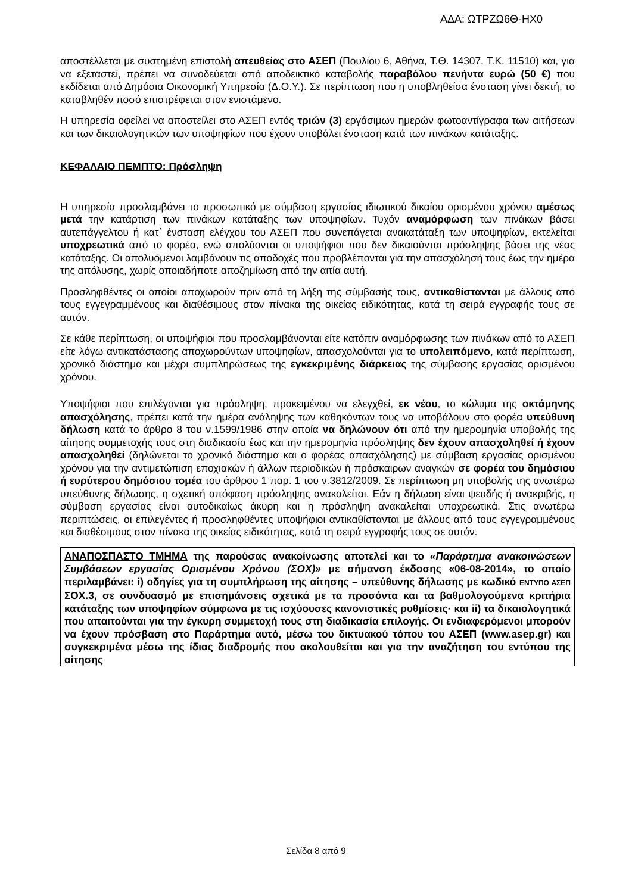ΑΔΑ: ΩΤΡΖΩ6Θ-ΗΧ0
αποστέλλεται με συστημένη επιστολή απευθείας στο ΑΣΕΠ (Πουλίου 6, Αθήνα, Τ.Θ. 14307, Τ.Κ. 11510) και, για να εξεταστεί, πρέπει να συνοδεύεται από αποδεικτικό καταβολής παραβόλου πενήντα ευρώ (50 €) που εκδίδεται από Δημόσια Οικονομική Υπηρεσία (Δ.Ο.Υ.). Σε περίπτωση που η υποβληθείσα ένσταση γίνει δεκτή, το καταβληθέν ποσό επιστρέφεται στον ενιστάμενο.
Η υπηρεσία οφείλει να αποστείλει στο ΑΣΕΠ εντός τριών (3) εργάσιμων ημερών φωτοαντίγραφα των αιτήσεων και των δικαιολογητικών των υποψηφίων που έχουν υποβάλει ένσταση κατά των πινάκων κατάταξης.
ΚΕΦΑΛΑΙΟ ΠΕΜΠΤΟ: Πρόσληψη
Η υπηρεσία προσλαμβάνει το προσωπικό με σύμβαση εργασίας ιδιωτικού δικαίου ορισμένου χρόνου αμέσως μετά την κατάρτιση των πινάκων κατάταξης των υποψηφίων. Τυχόν αναμόρφωση των πινάκων βάσει αυτεπάγγελτου ή κατ΄ ένσταση ελέγχου του ΑΣΕΠ που συνεπάγεται ανακατάταξη των υποψηφίων, εκτελείται υποχρεωτικά από το φορέα, ενώ απολύονται οι υποψήφιοι που δεν δικαιούνται πρόσληψης βάσει της νέας κατάταξης. Οι απολυόμενοι λαμβάνουν τις αποδοχές που προβλέπονται για την απασχόλησή τους έως την ημέρα της απόλυσης, χωρίς οποιαδήποτε αποζημίωση από την αιτία αυτή.
Προσληφθέντες οι οποίοι αποχωρούν πριν από τη λήξη της σύμβασής τους, αντικαθίστανται με άλλους από τους εγγεγραμμένους και διαθέσιμους στον πίνακα της οικείας ειδικότητας, κατά τη σειρά εγγραφής τους σε αυτόν.
Σε κάθε περίπτωση, οι υποψήφιοι που προσλαμβάνονται είτε κατόπιν αναμόρφωσης των πινάκων από το ΑΣΕΠ είτε λόγω αντικατάστασης αποχωρούντων υποψηφίων, απασχολούνται για το υπολειπόμενο, κατά περίπτωση, χρονικό διάστημα και μέχρι συμπληρώσεως της εγκεκριμένης διάρκειας της σύμβασης εργασίας ορισμένου χρόνου.
Υποψήφιοι που επιλέγονται για πρόσληψη, προκειμένου να ελεγχθεί, εκ νέου, το κώλυμα της οκτάμηνης απασχόλησης, πρέπει κατά την ημέρα ανάληψης των καθηκόντων τους να υποβάλουν στο φορέα υπεύθυνη δήλωση κατά το άρθρο 8 του ν.1599/1986 στην οποία να δηλώνουν ότι από την ημερομηνία υποβολής της αίτησης συμμετοχής τους στη διαδικασία έως και την ημερομηνία πρόσληψης δεν έχουν απασχοληθεί ή έχουν απασχοληθεί (δηλώνεται το χρονικό διάστημα και ο φορέας απασχόλησης) με σύμβαση εργασίας ορισμένου χρόνου για την αντιμετώπιση εποχιακών ή άλλων περιοδικών ή πρόσκαιρων αναγκών σε φορέα του δημόσιου ή ευρύτερου δημόσιου τομέα του άρθρου 1 παρ. 1 του ν.3812/2009. Σε περίπτωση μη υποβολής της ανωτέρω υπεύθυνης δήλωσης, η σχετική απόφαση πρόσληψης ανακαλείται. Εάν η δήλωση είναι ψευδής ή ανακριβής, η σύμβαση εργασίας είναι αυτοδικαίως άκυρη και η πρόσληψη ανακαλείται υποχρεωτικά. Στις ανωτέρω περιπτώσεις, οι επιλεγέντες ή προσληφθέντες υποψήφιοι αντικαθίστανται με άλλους από τους εγγεγραμμένους και διαθέσιμους στον πίνακα της οικείας ειδικότητας, κατά τη σειρά εγγραφής τους σε αυτόν.
ΑΝΑΠΟΣΠΑΣΤΟ ΤΜΗΜΑ της παρούσας ανακοίνωσης αποτελεί και το «Παράρτημα ανακοινώσεων Συμβάσεων εργασίας Ορισμένου Χρόνου (ΣΟΧ)» με σήμανση έκδοσης «06-08-2014», το οποίο περιλαμβάνει: i) οδηγίες για τη συμπλήρωση της αίτησης – υπεύθυνης δήλωσης με κωδικό ΕΝΤΥΠΟ ΑΣΕΠ ΣΟΧ.3, σε συνδυασμό με επισημάνσεις σχετικά με τα προσόντα και τα βαθμολογούμενα κριτήρια κατάταξης των υποψηφίων σύμφωνα με τις ισχύουσες κανονιστικές ρυθμίσεις· και ii) τα δικαιολογητικά που απαιτούνται για την έγκυρη συμμετοχή τους στη διαδικασία επιλογής. Οι ενδιαφερόμενοι μπορούν να έχουν πρόσβαση στο Παράρτημα αυτό, μέσω του δικτυακού τόπου του ΑΣΕΠ (www.asep.gr) και συγκεκριμένα μέσω της ίδιας διαδρομής που ακολουθείται και για την αναζήτηση του εντύπου της αίτησης
Σελίδα 8 από 9